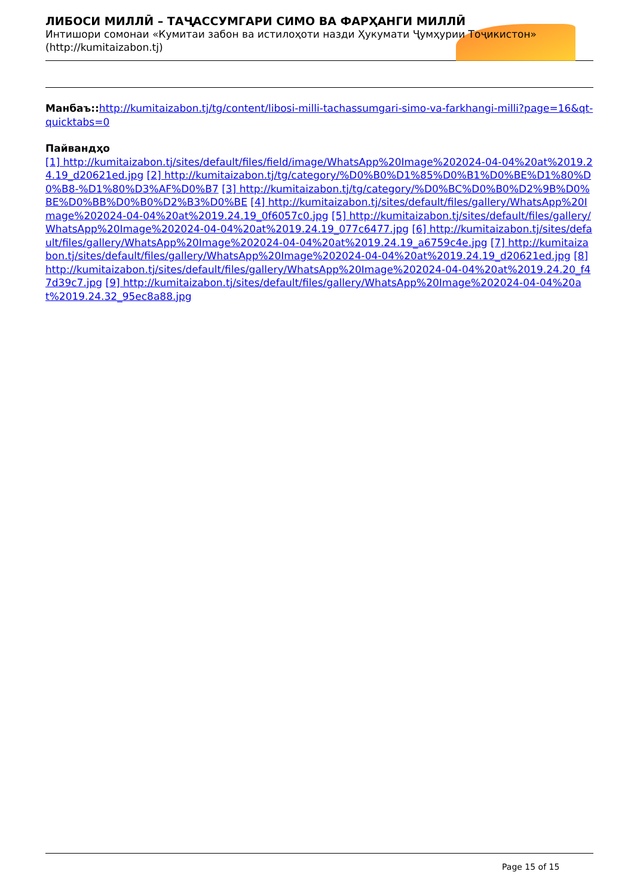ЛИБОСИ МИЛЛӢ – ТАҶАССУМГАРИ СИМО ВА ФАРҲАНГИ МИЛЛӢ
Интишори сомонаи «Кумитаи забон ва истилоҳоти назди Ҳукумати Ҷумҳурии Тоҷикистон»
(http://kumitaizabon.tj)
Манбаъ:: http://kumitaizabon.tj/tg/content/libosi-milli-tachassumgari-simo-va-farkhangi-milli?page=16&qt-quicktabs=0
Пайвандҳо
[1] http://kumitaizabon.tj/sites/default/files/field/image/WhatsApp%20Image%202024-04-04%20at%2019.24.19_d20621ed.jpg [2] http://kumitaizabon.tj/tg/category/%D0%B0%D1%85%D0%B1%D0%BE%D1%80%D0%B8-%D1%80%D3%AF%D0%B7 [3] http://kumitaizabon.tj/tg/category/%D0%BC%D0%B0%D2%9B%D0%BE%D0%BB%D0%B0%D2%B3%D0%BE [4] http://kumitaizabon.tj/sites/default/files/gallery/WhatsApp%20Image%202024-04-04%20at%2019.24.19_0f6057c0.jpg [5] http://kumitaizabon.tj/sites/default/files/gallery/WhatsApp%20Image%202024-04-04%20at%2019.24.19_077c6477.jpg [6] http://kumitaizabon.tj/sites/default/files/gallery/WhatsApp%20Image%202024-04-04%20at%2019.24.19_a6759c4e.jpg [7] http://kumitaizabon.tj/sites/default/files/gallery/WhatsApp%20Image%202024-04-04%20at%2019.24.19_d20621ed.jpg [8] http://kumitaizabon.tj/sites/default/files/gallery/WhatsApp%20Image%202024-04-04%20at%2019.24.20_f47d39c7.jpg [9] http://kumitaizabon.tj/sites/default/files/gallery/WhatsApp%20Image%202024-04-04%20at%2019.24.32_95ec8a88.jpg
Page 15 of 15